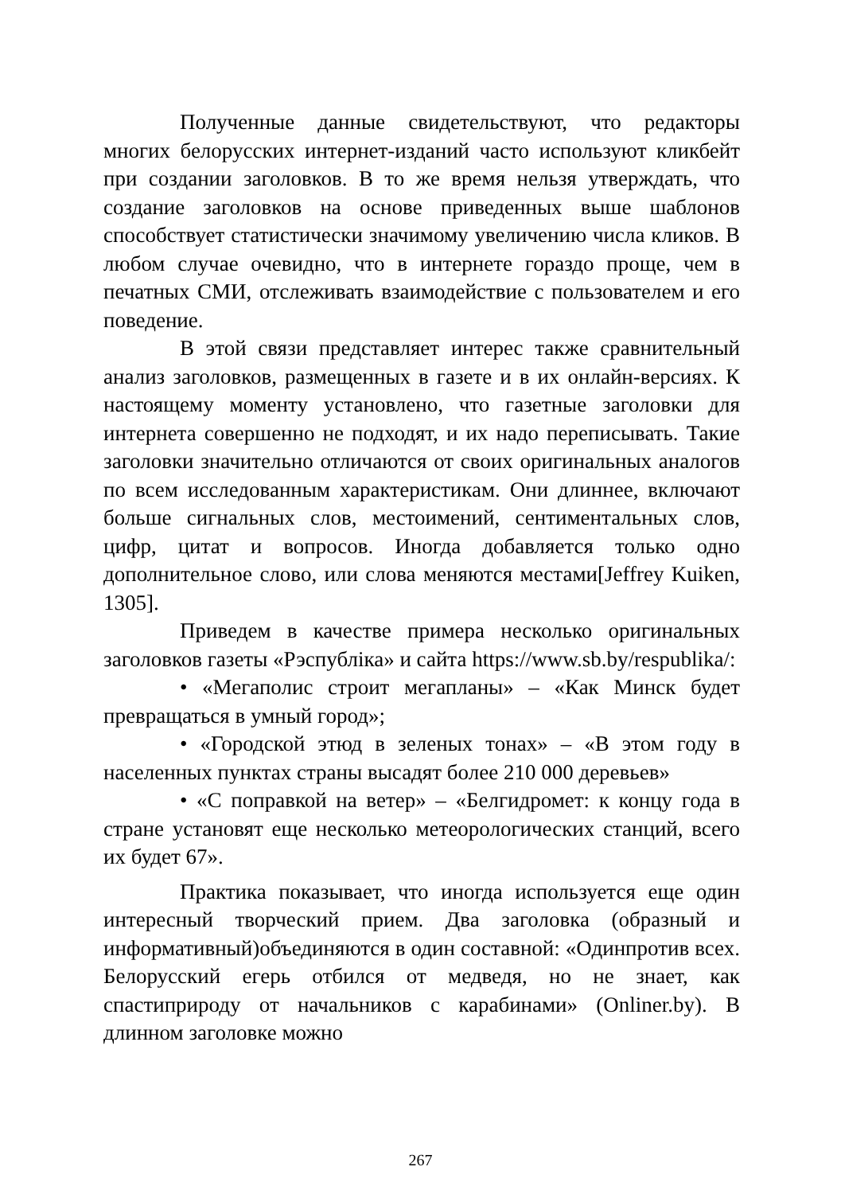Полученные данные свидетельствуют, что редакторы многих белорусских интернет-изданий часто используют кликбейт при создании заголовков. В то же время нельзя утверждать, что создание заголовков на основе приведенных выше шаблонов способствует статистически значимому увеличению числа кликов. В любом случае очевидно, что в интернете гораздо проще, чем в печатных СМИ, отслеживать взаимодействие с пользователем и его поведение.
В этой связи представляет интерес также сравнительный анализ заголовков, размещенных в газете и в их онлайн-версиях. К настоящему моменту установлено, что газетные заголовки для интернета совершенно не подходят, и их надо переписывать. Такие заголовки значительно отличаются от своих оригинальных аналогов по всем исследованным характеристикам. Они длиннее, включают больше сигнальных слов, местоимений, сентиментальных слов, цифр, цитат и вопросов. Иногда добавляется только одно дополнительное слово, или слова меняются местами[Jeffrey Kuiken, 1305].
Приведем в качестве примера несколько оригинальных заголовков газеты «Рэспубліка» и сайта https://www.sb.by/respublika/:
• «Мегаполис строит мегапланы» – «Как Минск будет превращаться в умный город»;
• «Городской этюд в зеленых тонах» – «В этом году в населенных пунктах страны высадят более 210 000 деревьев»
• «С поправкой на ветер» – «Белгидромет: к концу года в стране установят еще несколько метеорологических станций, всего их будет 67».
Практика показывает, что иногда используется еще один интересный творческий прием. Два заголовка (образный и информативный)объединяются в один составной: «Одинпротив всех. Белорусский егерь отбился от медведя, но не знает, как спастиприроду от начальников с карабинами» (Onliner.by). В длинном заголовке можно
267